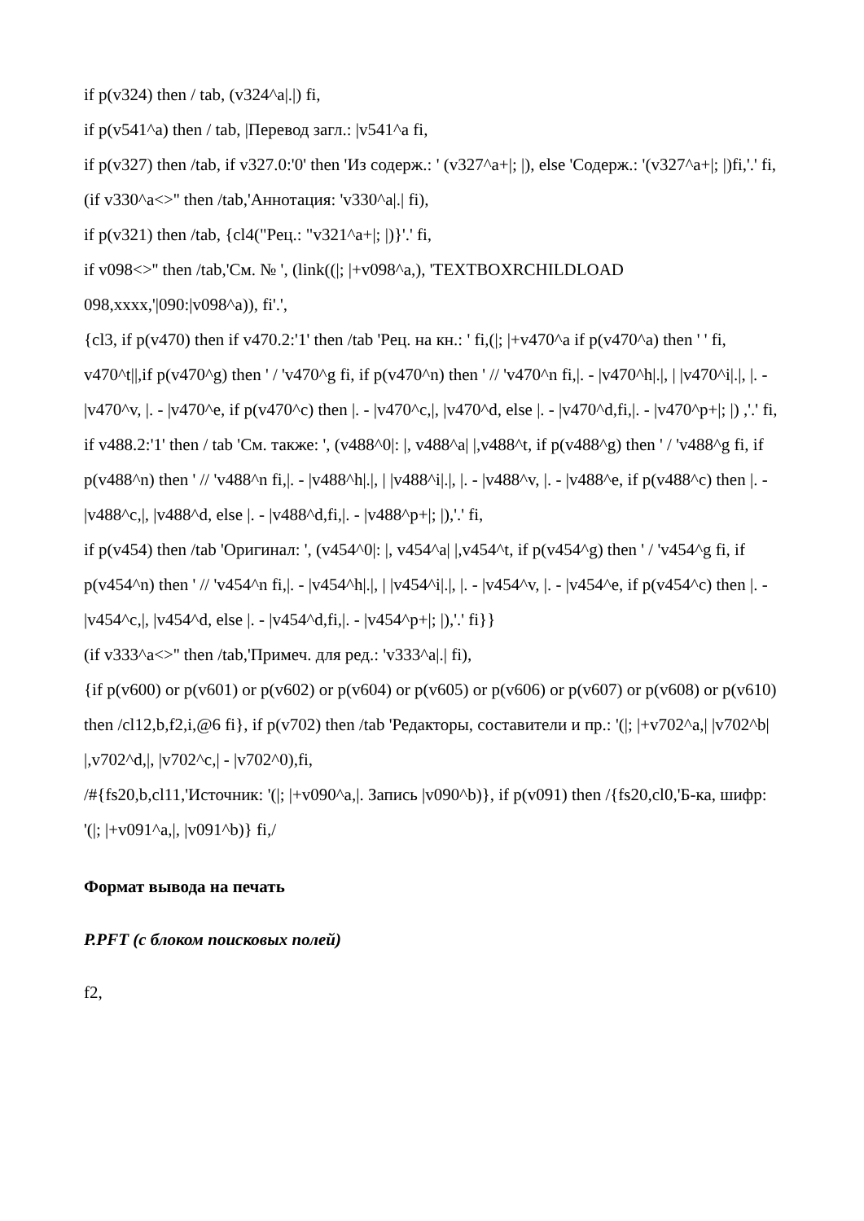if p(v324) then / tab, (v324^a|.|) fi,
if p(v541^a) then / tab, |Перевод загл.: |v541^a fi,
if p(v327) then /tab, if v327.0:'0' then 'Из содерж.: ' (v327^a+|; |), else 'Содерж.: '(v327^a+|; |)fi,'.' fi,
(if v330^a<>'' then /tab,'Аннотация: 'v330^a|.| fi),
if p(v321) then /tab, {cl4("Рец.: "v321^a+|; |)}'.' fi,
if v098<>'' then /tab,'См. № ', (link((|; |+v098^a,), 'TEXTBOXRCHILDLOAD 098,xxxx,'|090:|v098^a)), fi'.',
{cl3, if p(v470) then if v470.2:'1' then /tab 'Рец. на кн.: ' fi,(|; |+v470^a if p(v470^a) then ' ' fi, v470^t||,if p(v470^g) then ' / 'v470^g fi, if p(v470^n) then ' // 'v470^n fi,|. - |v470^h|.|, | |v470^i|.|, |. - |v470^v, |. - |v470^e, if p(v470^c) then |. - |v470^c,|, |v470^d, else |. - |v470^d,fi,|. - |v470^p+|; |) ,'.' fi,
if v488.2:'1' then / tab 'См. также: ', (v488^0|: |, v488^a| |,v488^t, if p(v488^g) then ' / 'v488^g fi, if p(v488^n) then ' // 'v488^n fi,|. - |v488^h|.|, | |v488^i|.|, |. - |v488^v, |. - |v488^e, if p(v488^c) then |. - |v488^c,|, |v488^d, else |. - |v488^d,fi,|. - |v488^p+|; |),'.' fi,
if p(v454) then /tab 'Оригинал: ', (v454^0|: |, v454^a| |,v454^t, if p(v454^g) then ' / 'v454^g fi, if p(v454^n) then ' // 'v454^n fi,|. - |v454^h|.|, | |v454^i|.|, |. - |v454^v, |. - |v454^e, if p(v454^c) then |. - |v454^c,|, |v454^d, else |. - |v454^d,fi,|. - |v454^p+|; |),'.' fi}}
(if v333^a<>'' then /tab,'Примеч. для ред.: 'v333^a|.| fi),
{if p(v600) or p(v601) or p(v602) or p(v604) or p(v605) or p(v606) or p(v607) or p(v608) or p(v610) then /cl12,b,f2,i,@6 fi}, if p(v702) then /tab 'Редакторы, составители и пр.: '(|; |+v702^a,| |v702^b| |,v702^d,|, |v702^c,| - |v702^0),fi,
/#{fs20,b,cl11,'Источник: '(|; |+v090^a,|. Запись |v090^b)}, if p(v091) then /{fs20,cl0,'Б-ка, шифр: '(|; |+v091^a,|, |v091^b)} fi,/
Формат вывода на печать
P.PFT (с блоком поисковых полей)
f2,